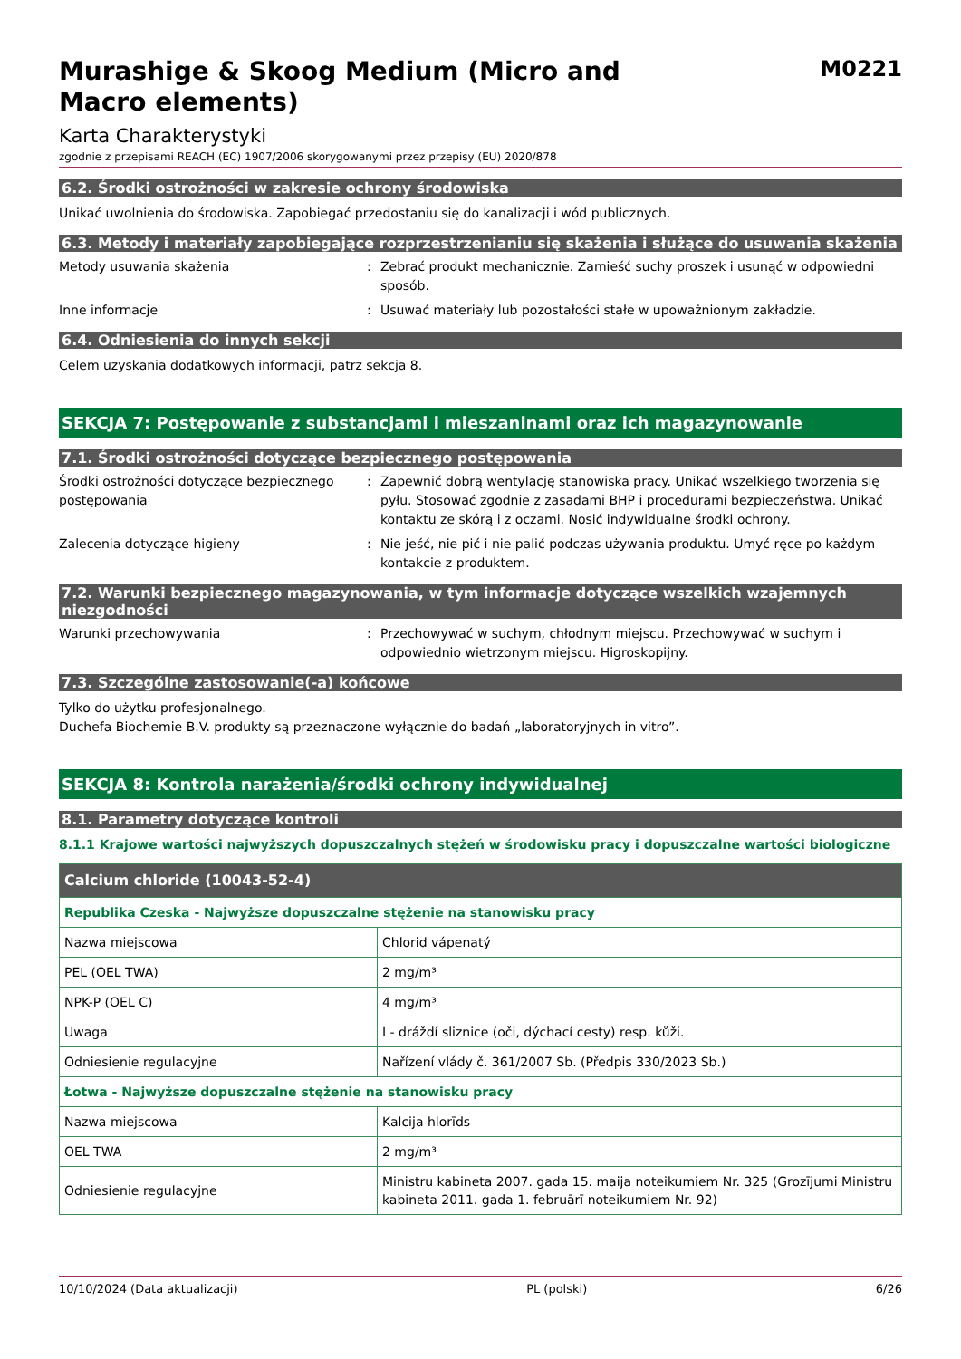Murashige & Skoog Medium (Micro and Macro elements)
M0221
Karta Charakterystyki
zgodnie z przepisami REACH (EC) 1907/2006 skorygowanymi przez przepisy (EU) 2020/878
6.2. Środki ostrożności w zakresie ochrony środowiska
Unikać uwolnienia do środowiska. Zapobiegać przedostaniu się do kanalizacji i wód publicznych.
6.3. Metody i materiały zapobiegające rozprzestrzenianiu się skażenia i służące do usuwania skażenia
Metody usuwania skażenia : Zebrać produkt mechanicznie. Zamieść suchy proszek i usunąć w odpowiedni sposób.
Inne informacje : Usuwać materiały lub pozostałości stałe w upoważnionym zakładzie.
6.4. Odniesienia do innych sekcji
Celem uzyskania dodatkowych informacji, patrz sekcja 8.
SEKCJA 7: Postępowanie z substancjami i mieszaninami oraz ich magazynowanie
7.1. Środki ostrożności dotyczące bezpiecznego postępowania
Środki ostrożności dotyczące bezpiecznego postępowania
: Zapewnić dobrą wentylację stanowiska pracy. Unikać wszelkiego tworzenia się pyłu. Stosować zgodnie z zasadami BHP i procedurami bezpieczeństwa. Unikać kontaktu ze skórą i z oczami. Nosić indywidualne środki ochrony.
Zalecenia dotyczące higieny : Nie jeść, nie pić i nie palić podczas używania produktu. Umyć ręce po każdym kontakcie z produktem.
7.2. Warunki bezpiecznego magazynowania, w tym informacje dotyczące wszelkich wzajemnych niezgodności
Warunki przechowywania : Przechowywać w suchym, chłodnym miejscu. Przechowywać w suchym i odpowiednio wietrzonym miejscu. Higroskopijny.
7.3. Szczególne zastosowanie(-a) końcowe
Tylko do użytku profesjonalnego.
Duchefa Biochemie B.V. produkty są przeznaczone wyłącznie do badań „laboratoryjnych in vitro”.
SEKCJA 8: Kontrola narażenia/środki ochrony indywidualnej
8.1. Parametry dotyczące kontroli
8.1.1 Krajowe wartości najwyższych dopuszczalnych stężeń w środowisku pracy i dopuszczalne wartości biologiczne
| Calcium chloride (10043-52-4) | |
| --- | --- |
| Republika Czeska - Najwyższe dopuszczalne stężenie na stanowisku pracy | |
| Nazwa miejscowa | Chlorid vápenatý |
| PEL (OEL TWA) | 2 mg/m³ |
| NPK-P (OEL C) | 4 mg/m³ |
| Uwaga | I - dráždí sliznice (oči, dýchací cesty) resp. kůži. |
| Odniesienie regulacyjne | Nařízení vlády č. 361/2007 Sb. (Předpis 330/2023 Sb.) |
| Łotwa - Najwyższe dopuszczalne stężenie na stanowisku pracy | |
| Nazwa miejscowa | Kalcija hlorīds |
| OEL TWA | 2 mg/m³ |
| Odniesienie regulacyjne | Ministru kabineta 2007. gada 15. maija noteikumiem Nr. 325 (Grozījumi Ministru kabineta 2011. gada 1. februārī noteikumiem Nr. 92) |
10/10/2024 (Data aktualizacji) PL (polski) 6/26